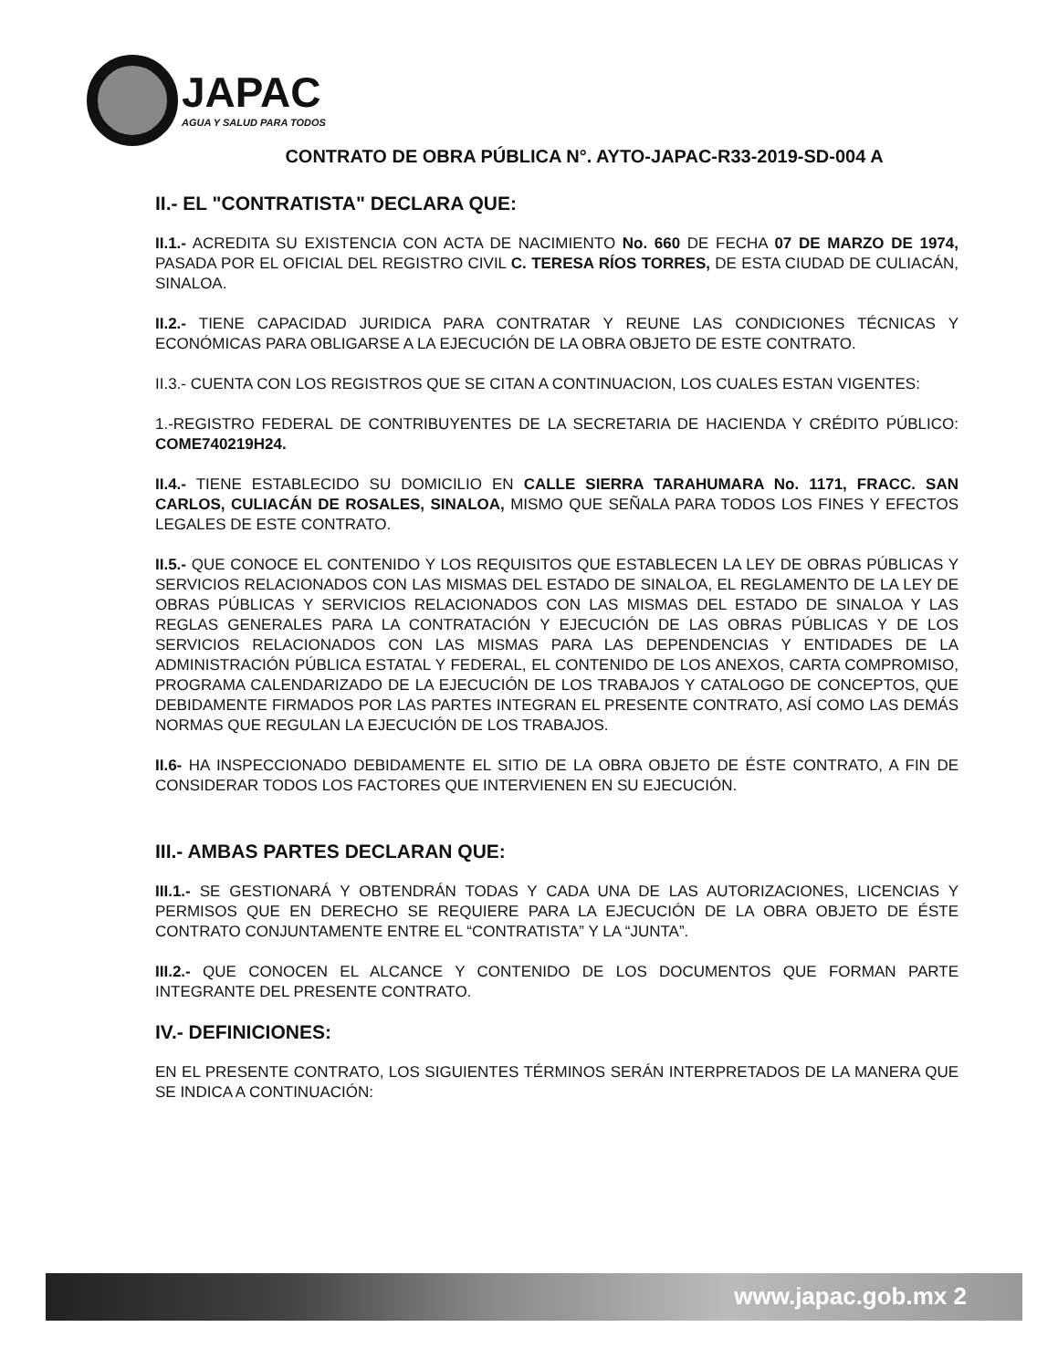JAPAC
AGUA Y SALUD PARA TODOS
CONTRATO DE OBRA PÚBLICA N°. AYTO-JAPAC-R33-2019-SD-004 A
II.- EL "CONTRATISTA" DECLARA QUE:
II.1.- ACREDITA SU EXISTENCIA CON ACTA DE NACIMIENTO No. 660 DE FECHA 07 DE MARZO DE 1974, PASADA POR EL OFICIAL DEL REGISTRO CIVIL C. TERESA RÍOS TORRES, DE ESTA CIUDAD DE CULIACÁN, SINALOA.
II.2.- TIENE CAPACIDAD JURIDICA PARA CONTRATAR Y REUNE LAS CONDICIONES TÉCNICAS Y ECONÓMICAS PARA OBLIGARSE A LA EJECUCIÓN DE LA OBRA OBJETO DE ESTE CONTRATO.
II.3.- CUENTA CON LOS REGISTROS QUE SE CITAN A CONTINUACION, LOS CUALES ESTAN VIGENTES:
1.-REGISTRO FEDERAL DE CONTRIBUYENTES DE LA SECRETARIA DE HACIENDA Y CRÉDITO PÚBLICO: COME740219H24.
II.4.- TIENE ESTABLECIDO SU DOMICILIO EN CALLE SIERRA TARAHUMARA No. 1171, FRACC. SAN CARLOS, CULIACÁN DE ROSALES, SINALOA, MISMO QUE SEÑALA PARA TODOS LOS FINES Y EFECTOS LEGALES DE ESTE CONTRATO.
II.5.- QUE CONOCE EL CONTENIDO Y LOS REQUISITOS QUE ESTABLECEN LA LEY DE OBRAS PÚBLICAS Y SERVICIOS RELACIONADOS CON LAS MISMAS DEL ESTADO DE SINALOA, EL REGLAMENTO DE LA LEY DE OBRAS PÚBLICAS Y SERVICIOS RELACIONADOS CON LAS MISMAS DEL ESTADO DE SINALOA Y LAS REGLAS GENERALES PARA LA CONTRATACIÓN Y EJECUCIÓN DE LAS OBRAS PÚBLICAS Y DE LOS SERVICIOS RELACIONADOS CON LAS MISMAS PARA LAS DEPENDENCIAS Y ENTIDADES DE LA ADMINISTRACIÓN PÚBLICA ESTATAL Y FEDERAL, EL CONTENIDO DE LOS ANEXOS, CARTA COMPROMISO, PROGRAMA CALENDARIZADO DE LA EJECUCIÓN DE LOS TRABAJOS Y CATALOGO DE CONCEPTOS, QUE DEBIDAMENTE FIRMADOS POR LAS PARTES INTEGRAN EL PRESENTE CONTRATO, ASÍ COMO LAS DEMÁS NORMAS QUE REGULAN LA EJECUCIÓN DE LOS TRABAJOS.
II.6- HA INSPECCIONADO DEBIDAMENTE EL SITIO DE LA OBRA OBJETO DE ÉSTE CONTRATO, A FIN DE CONSIDERAR TODOS LOS FACTORES QUE INTERVIENEN EN SU EJECUCIÓN.
III.- AMBAS PARTES DECLARAN QUE:
III.1.- SE GESTIONARÁ Y OBTENDRÁN TODAS Y CADA UNA DE LAS AUTORIZACIONES, LICENCIAS Y PERMISOS QUE EN DERECHO SE REQUIERE PARA LA EJECUCIÓN DE LA OBRA OBJETO DE ÉSTE CONTRATO CONJUNTAMENTE ENTRE EL “CONTRATISTA” Y LA “JUNTA”.
III.2.- QUE CONOCEN EL ALCANCE Y CONTENIDO DE LOS DOCUMENTOS QUE FORMAN PARTE INTEGRANTE DEL PRESENTE CONTRATO.
IV.- DEFINICIONES:
EN EL PRESENTE CONTRATO, LOS SIGUIENTES TÉRMINOS SERÁN INTERPRETADOS DE LA MANERA QUE SE INDICA A CONTINUACIÓN:
www.japac.gob.mx 2